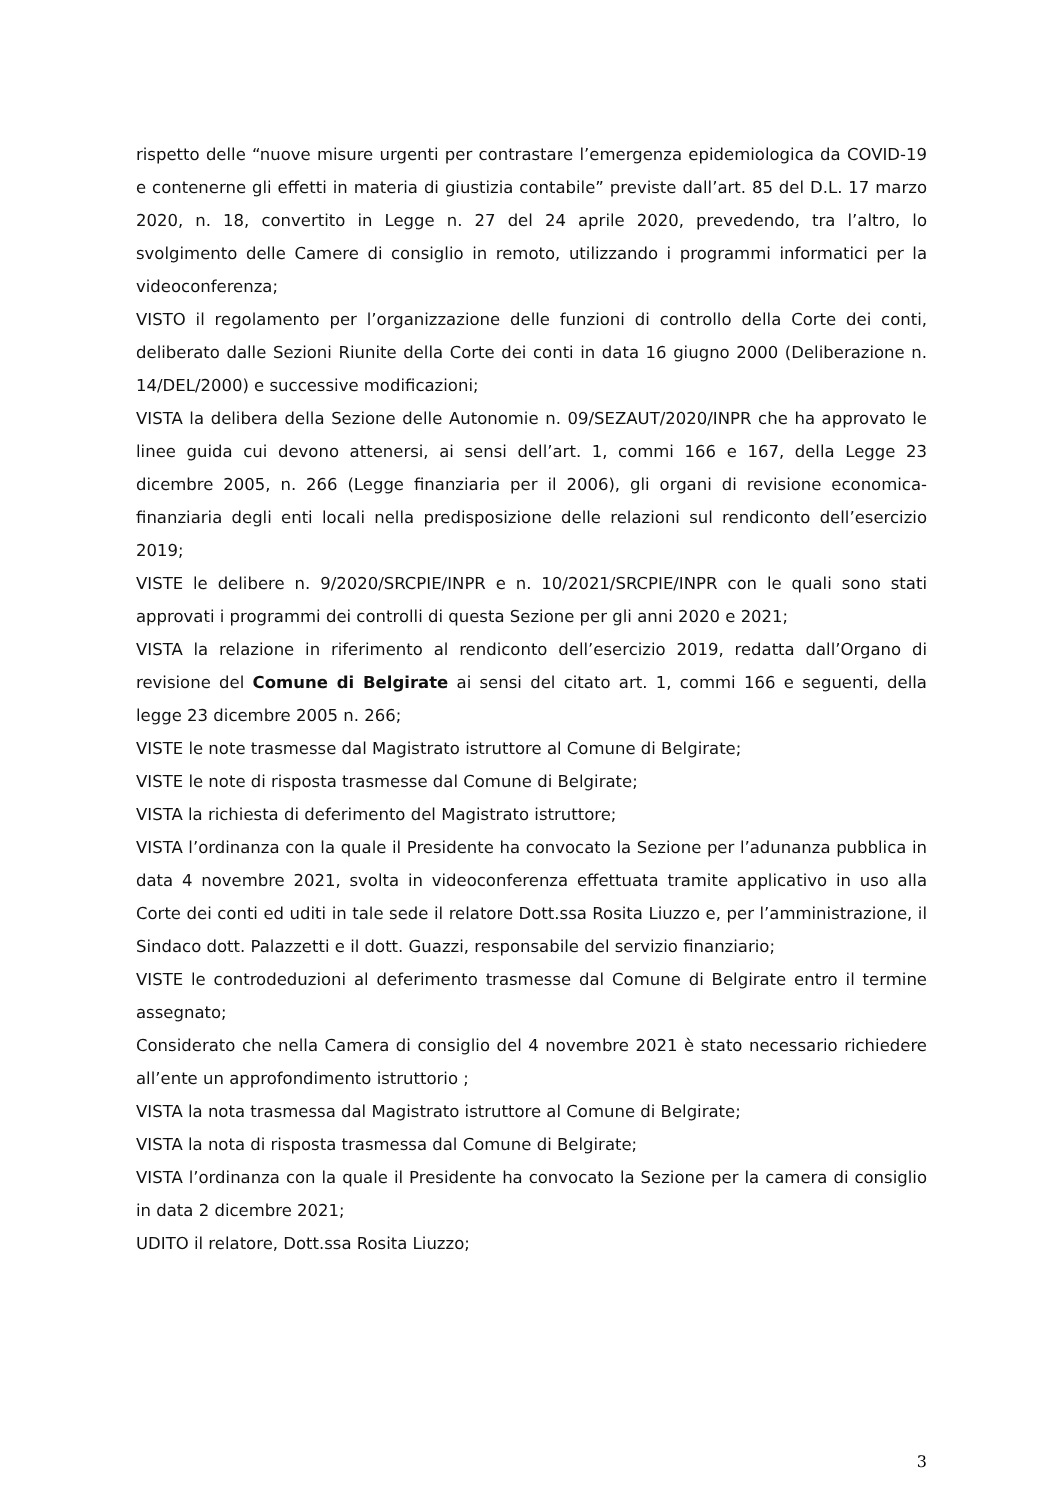rispetto delle “nuove misure urgenti per contrastare l’emergenza epidemiologica da COVID-19 e contenerne gli effetti in materia di giustizia contabile” previste dall’art. 85 del D.L. 17 marzo 2020, n. 18, convertito in Legge n. 27 del 24 aprile 2020, prevedendo, tra l’altro, lo svolgimento delle Camere di consiglio in remoto, utilizzando i programmi informatici per la videoconferenza;
VISTO il regolamento per l’organizzazione delle funzioni di controllo della Corte dei conti, deliberato dalle Sezioni Riunite della Corte dei conti in data 16 giugno 2000 (Deliberazione n. 14/DEL/2000) e successive modificazioni;
VISTA la delibera della Sezione delle Autonomie n. 09/SEZAUT/2020/INPR che ha approvato le linee guida cui devono attenersi, ai sensi dell’art. 1, commi 166 e 167, della Legge 23 dicembre 2005, n. 266 (Legge finanziaria per il 2006), gli organi di revisione economica-finanziaria degli enti locali nella predisposizione delle relazioni sul rendiconto dell’esercizio 2019;
VISTE le delibere n. 9/2020/SRCPIE/INPR e n. 10/2021/SRCPIE/INPR con le quali sono stati approvati i programmi dei controlli di questa Sezione per gli anni 2020 e 2021;
VISTA la relazione in riferimento al rendiconto dell’esercizio 2019, redatta dall’Organo di revisione del Comune di Belgirate ai sensi del citato art. 1, commi 166 e seguenti, della legge 23 dicembre 2005 n. 266;
VISTE le note trasmesse dal Magistrato istruttore al Comune di Belgirate;
VISTE le note di risposta trasmesse dal Comune di Belgirate;
VISTA la richiesta di deferimento del Magistrato istruttore;
VISTA l’ordinanza con la quale il Presidente ha convocato la Sezione per l’adunanza pubblica in data 4 novembre 2021, svolta in videoconferenza effettuata tramite applicativo in uso alla Corte dei conti ed uditi in tale sede il relatore Dott.ssa Rosita Liuzzo e, per l’amministrazione, il Sindaco dott. Palazzetti e il dott. Guazzi, responsabile del servizio finanziario;
VISTE le controdeduzioni al deferimento trasmesse dal Comune di Belgirate entro il termine assegnato;
Considerato che nella Camera di consiglio del 4 novembre 2021 è stato necessario richiedere all’ente un approfondimento istruttorio ;
VISTA la nota trasmessa dal Magistrato istruttore al Comune di Belgirate;
VISTA la nota di risposta trasmessa dal Comune di Belgirate;
VISTA l’ordinanza con la quale il Presidente ha convocato la Sezione per la camera di consiglio in data 2 dicembre 2021;
UDITO il relatore, Dott.ssa Rosita Liuzzo;
3